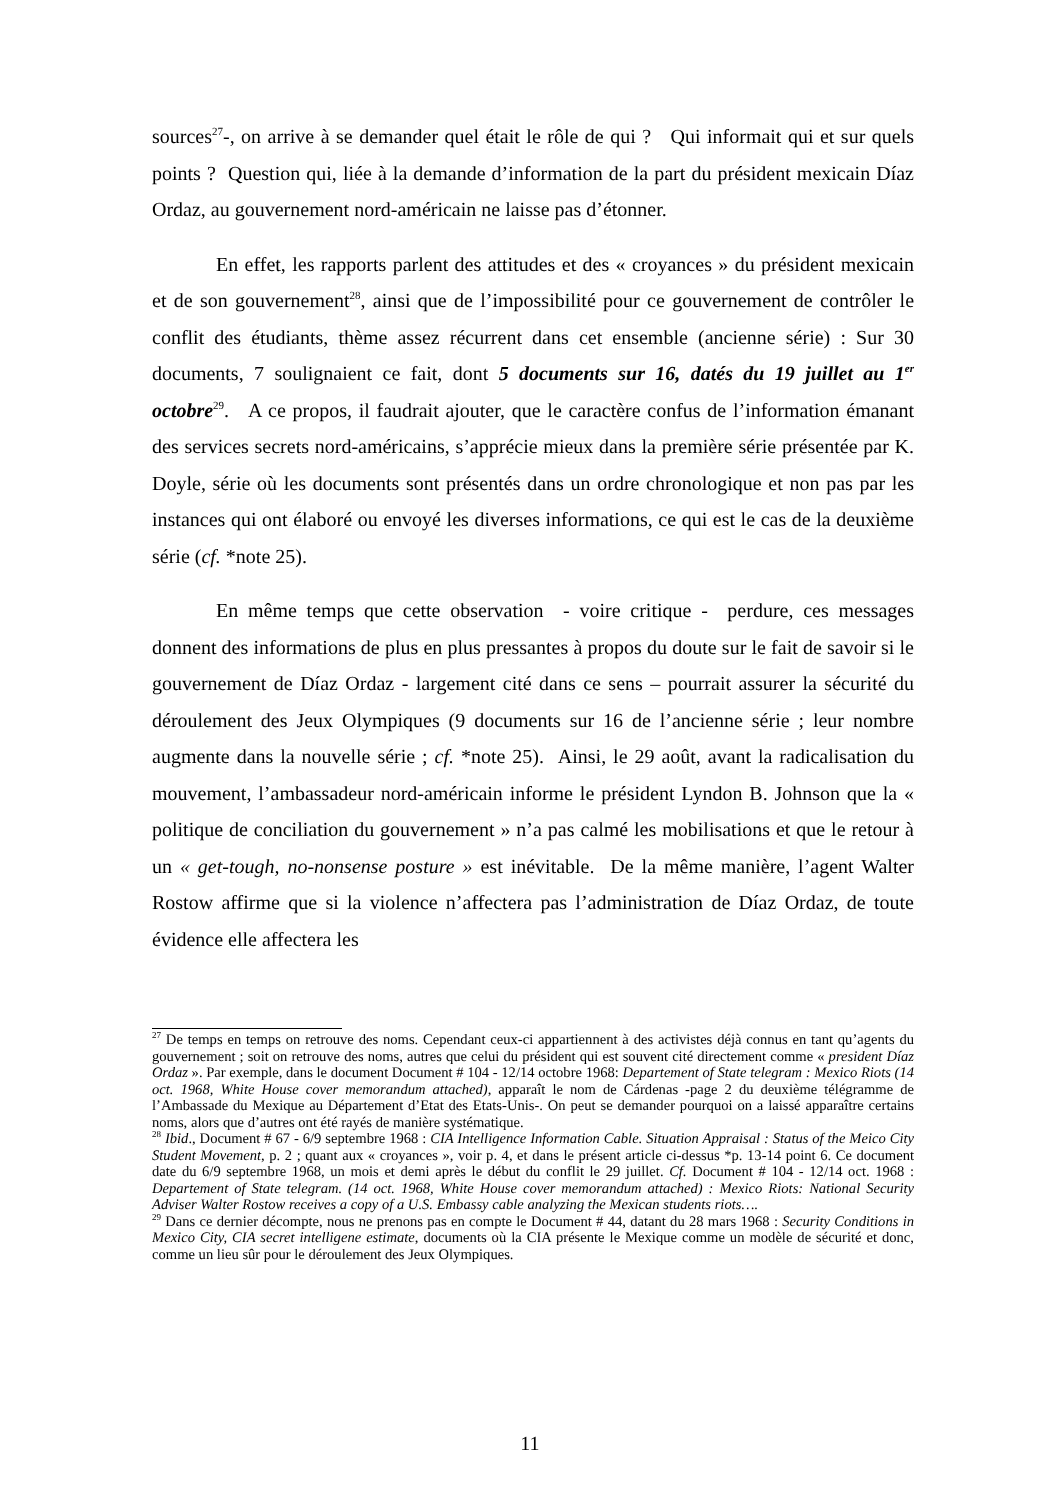sources<sup>27</sup>-, on arrive à se demander quel était le rôle de qui ? Qui informait qui et sur quels points ? Question qui, liée à la demande d’information de la part du président mexicain Díaz Ordaz, au gouvernement nord-américain ne laisse pas d’étonner.
En effet, les rapports parlent des attitudes et des « croyances » du président mexicain et de son gouvernement<sup>28</sup>, ainsi que de l’impossibilité pour ce gouvernement de contrôler le conflit des étudiants, thème assez récurrent dans cet ensemble (ancienne série) : Sur 30 documents, 7 soulignaient ce fait, dont 5 documents sur 16, datés du 19 juillet au 1<sup>er</sup> octobre<sup>29</sup>. A ce propos, il faudrait ajouter, que le caractère confus de l’information émanant des services secrets nord-américains, s’apprécie mieux dans la première série présentée par K. Doyle, série où les documents sont présentés dans un ordre chronologique et non pas par les instances qui ont élaboré ou envoyé les diverses informations, ce qui est le cas de la deuxième série (cf. *note 25).
En même temps que cette observation - voire critique - perdure, ces messages donnent des informations de plus en plus pressantes à propos du doute sur le fait de savoir si le gouvernement de Díaz Ordaz - largement cité dans ce sens – pourrait assurer la sécurité du déroulement des Jeux Olympiques (9 documents sur 16 de l’ancienne série ; leur nombre augmente dans la nouvelle série ; cf. *note 25). Ainsi, le 29 août, avant la radicalisation du mouvement, l’ambassadeur nord-américain informe le président Lyndon B. Johnson que la « politique de conciliation du gouvernement » n’a pas calmé les mobilisations et que le retour à un « get-tough, no-nonsense posture » est inévitable. De la même manière, l’agent Walter Rostow affirme que si la violence n’affectera pas l’administration de Díaz Ordaz, de toute évidence elle affectera les
<sup>27</sup> De temps en temps on retrouve des noms. Cependant ceux-ci appartiennent à des activistes déjà connus en tant qu’agents du gouvernement ; soit on retrouve des noms, autres que celui du président qui est souvent cité directement comme « president Díaz Ordaz ». Par exemple, dans le document Document # 104 - 12/14 octobre 1968: Departement of State telegram : Mexico Riots (14 oct. 1968, White House cover memorandum attached), apparaît le nom de Cárdenas -page 2 du deuxième télégramme de l’Ambassade du Mexique au Département d’Etat des Etats-Unis-. On peut se demander pourquoi on a laissé apparaître certains noms, alors que d’autres ont été rayés de manière systématique.
<sup>28</sup> Ibid., Document # 67 - 6/9 septembre 1968 : CIA Intelligence Information Cable. Situation Appraisal : Status of the Meico City Student Movement, p. 2 ; quant aux « croyances », voir p. 4, et dans le présent article ci-dessus *p. 13-14 point 6. Ce document date du 6/9 septembre 1968, un mois et demi après le début du conflit le 29 juillet. Cf. Document # 104 - 12/14 oct. 1968 : Departement of State telegram. (14 oct. 1968, White House cover memorandum attached) : Mexico Riots: National Security Adviser Walter Rostow receives a copy of a U.S. Embassy cable analyzing the Mexican students riots….
<sup>29</sup> Dans ce dernier décompte, nous ne prenons pas en compte le Document # 44, datant du 28 mars 1968 : Security Conditions in Mexico City, CIA secret intelligene estimate, documents où la CIA présente le Mexique comme un modèle de sécurité et donc, comme un lieu sûr pour le déroulement des Jeux Olympiques.
11